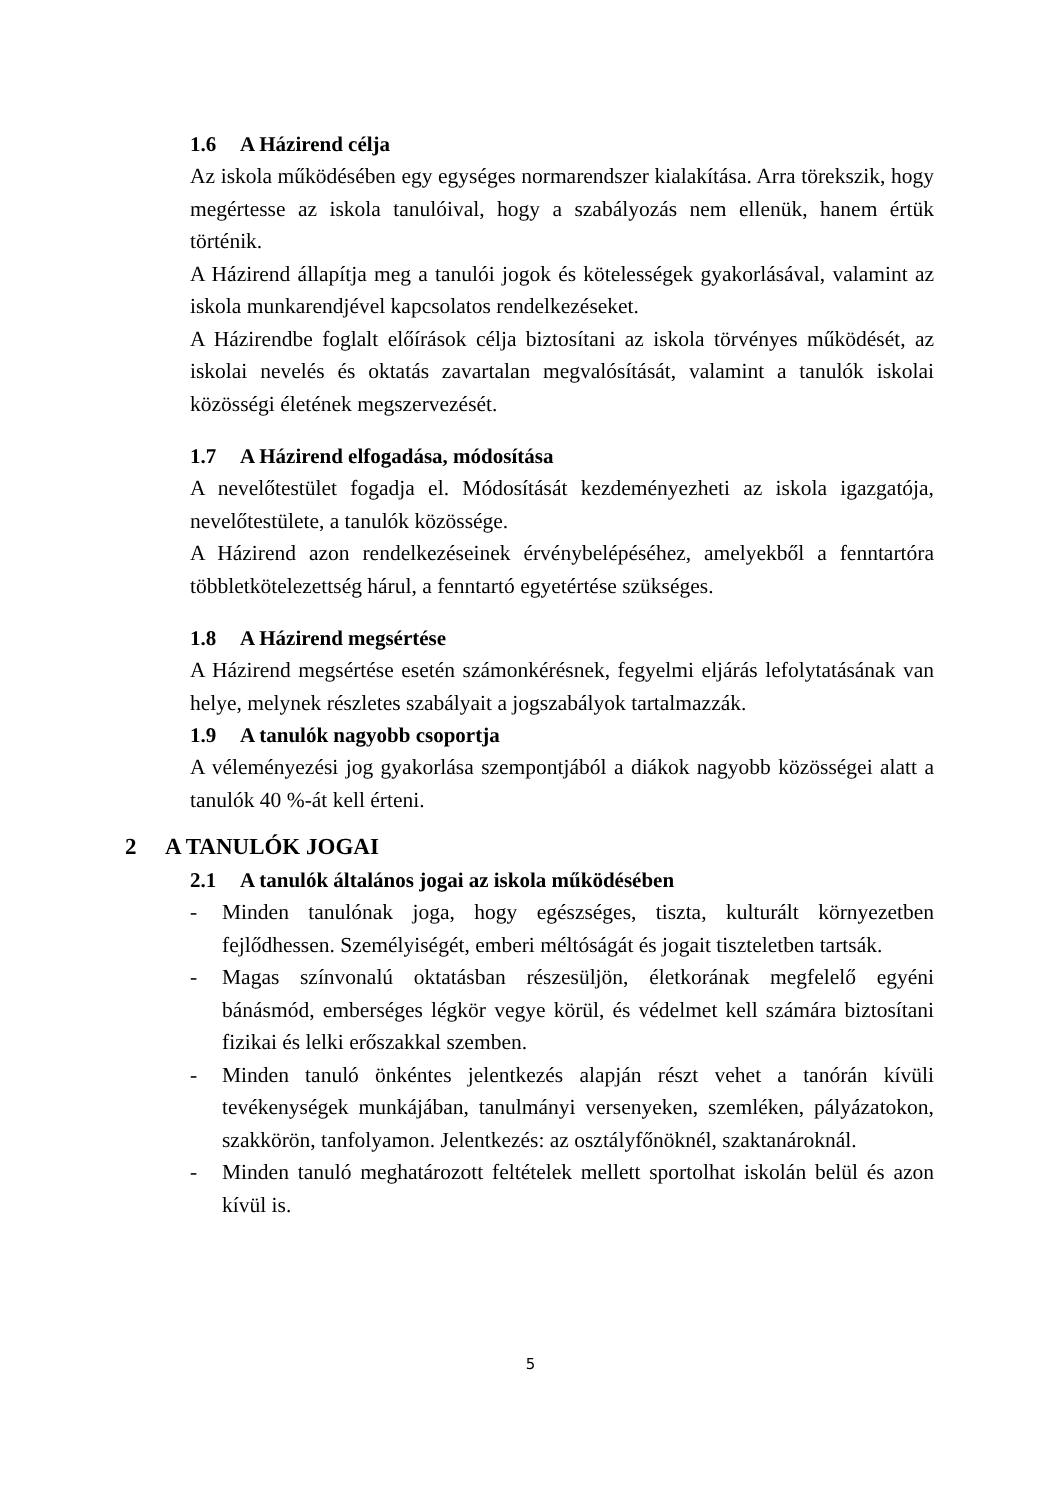1.6 A Házirend célja
Az iskola működésében egy egységes normarendszer kialakítása. Arra törekszik, hogy megértesse az iskola tanulóival, hogy a szabályozás nem ellenük, hanem értük történik.
A Házirend állapítja meg a tanulói jogok és kötelességek gyakorlásával, valamint az iskola munkarendjével kapcsolatos rendelkezéseket.
A Házirendbe foglalt előírások célja biztosítani az iskola törvényes működését, az iskolai nevelés és oktatás zavartalan megvalósítását, valamint a tanulók iskolai közösségi életének megszervezését.
1.7 A Házirend elfogadása, módosítása
A nevelőtestület fogadja el. Módosítását kezdeményezheti az iskola igazgatója, nevelőtestülete, a tanulók közössége.
A Házirend azon rendelkezéseinek érvénybelépéséhez, amelyekből a fenntartóra többletkötelezettség hárul, a fenntartó egyetértése szükséges.
1.8 A Házirend megsértése
A Házirend megsértése esetén számonkérésnek, fegyelmi eljárás lefolytatásának van helye, melynek részletes szabályait a jogszabályok tartalmazzák.
1.9 A tanulók nagyobb csoportja
A véleményezési jog gyakorlása szempontjából a diákok nagyobb közösségei alatt a tanulók 40 %-át kell érteni.
2 A TANULÓK JOGAI
2.1 A tanulók általános jogai az iskola működésében
- Minden tanulónak joga, hogy egészséges, tiszta, kulturált környezetben fejlődhessen. Személyiségét, emberi méltóságát és jogait tiszteletben tartsák.
- Magas színvonalú oktatásban részesüljön, életkorának megfelelő egyéni bánásmód, emberséges légkör vegye körül, és védelmet kell számára biztosítani fizikai és lelki erőszakkal szemben.
- Minden tanuló önkéntes jelentkezés alapján részt vehet a tanórán kívüli tevékenységek munkájában, tanulmányi versenyeken, szemléken, pályázatokon, szakkörön, tanfolyamon. Jelentkezés: az osztályfőnöknél, szaktanároknál.
- Minden tanuló meghatározott feltételek mellett sportolhat iskolán belül és azon kívül is.
5